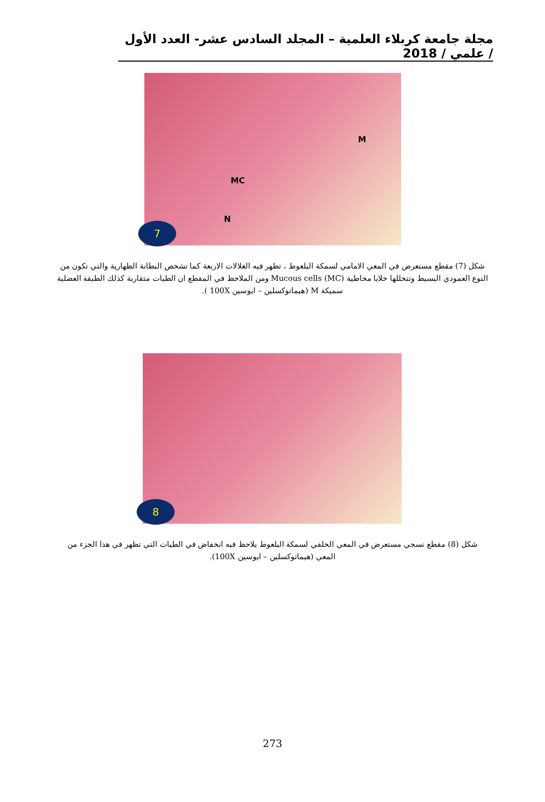مجلة جامعة كربلاء العلمية – المجلد السادس عشر- العدد الأول / علمي / 2018
M
MC
N
7
شكل (7) مقطع مستعرض في المعي الامامي لسمكة البلعوط ، تظهر فيه الغلالات الاربعة كما تشخص البطانة الظهارية والتي تكون من النوع العمودي البسيط وتتخللها خلايا مخاطية Mucous cells (MC) ومن الملاحظ في المقطع ان الطيات متقاربة كذلك الطبقة العضلية سميكة M (هيماتوكسلين – ايوسين 100X ).
8
شكل (8) مقطع نسجي مستعرض في المعي الخلفي لسمكة البلعوط يلاحظ فيه انخفاض في الطيات التي تظهر في هذا الجزء من المعي (هيماتوكسلين – ايوسين 100X).
273